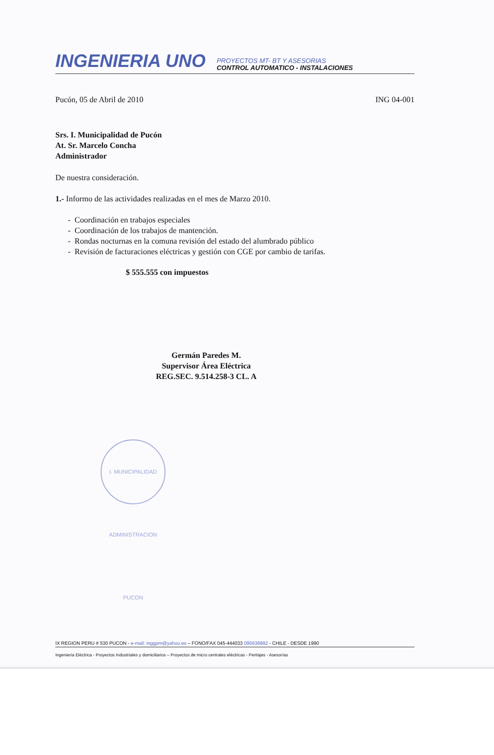INGENIERIA UNO
PROYECTOS MT- BT Y ASESORIAS
CONTROL AUTOMATICO - INSTALACIONES
Pucón, 05 de Abril de 2010 ING 04-001
Srs. I. Municipalidad de Pucón
At. Sr. Marcelo Concha
Administrador
De nuestra consideración.
1.- Informo de las actividades realizadas en el mes de Marzo 2010.
- Coordinación en trabajos especiales
- Coordinación de los trabajos de mantención.
- Rondas nocturnas en la comuna revisión del estado del alumbrado público
- Revisión de facturaciones eléctricas y gestión con CGE por cambio de tarifas.
$ 555.555 con impuestos
Germán Paredes M.
Supervisor Área Eléctrica
REG.SEC. 9.514.258-3 CL. A
I. MUNICIPALIDAD ADMINISTRACION PUCON
IX REGION PERU # 530 PUCON - e-mail: inggpm@yahoo.es – FONO/FAX 045-444033 095636892 - CHILE - DESDE 1990
Ingeniería Eléctrica - Proyectos Industriales y domiciliarios – Proyectos de micro centrales eléctricas - Peritajes - Asesorías